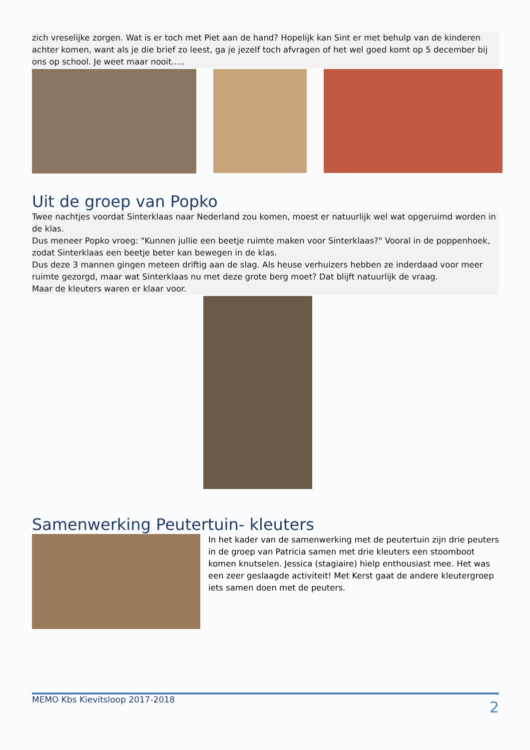zich vreselijke zorgen. Wat is er toch met Piet aan de hand? Hopelijk kan Sint er met behulp van de kinderen achter komen, want als je die brief zo leest, ga je jezelf toch afvragen of het wel goed komt op 5 december bij ons op school. Je weet maar nooit.....
Uit de groep van Popko
Twee nachtjes voordat Sinterklaas naar Nederland zou komen, moest er natuurlijk wel wat opgeruimd worden in de klas.
Dus meneer Popko vroeg: "Kunnen jullie een beetje ruimte maken voor Sinterklaas?" Vooral in de poppenhoek, zodat Sinterklaas een beetje beter kan bewegen in de klas.
Dus deze 3 mannen gingen meteen driftig aan de slag. Als heuse verhuizers hebben ze inderdaad voor meer ruimte gezorgd, maar wat Sinterklaas nu met deze grote berg moet? Dat blijft natuurlijk de vraag.
Maar de kleuters waren er klaar voor.
Samenwerking Peutertuin- kleuters
In het kader van de samenwerking met de peutertuin zijn drie peuters in de groep van Patricia samen met drie kleuters een stoomboot komen knutselen. Jessica (stagiaire) hielp enthousiast mee. Het was een zeer geslaagde activiteit! Met Kerst gaat de andere kleutergroep iets samen doen met de peuters.
MEMO Kbs Kievitsloop 2017-2018 2